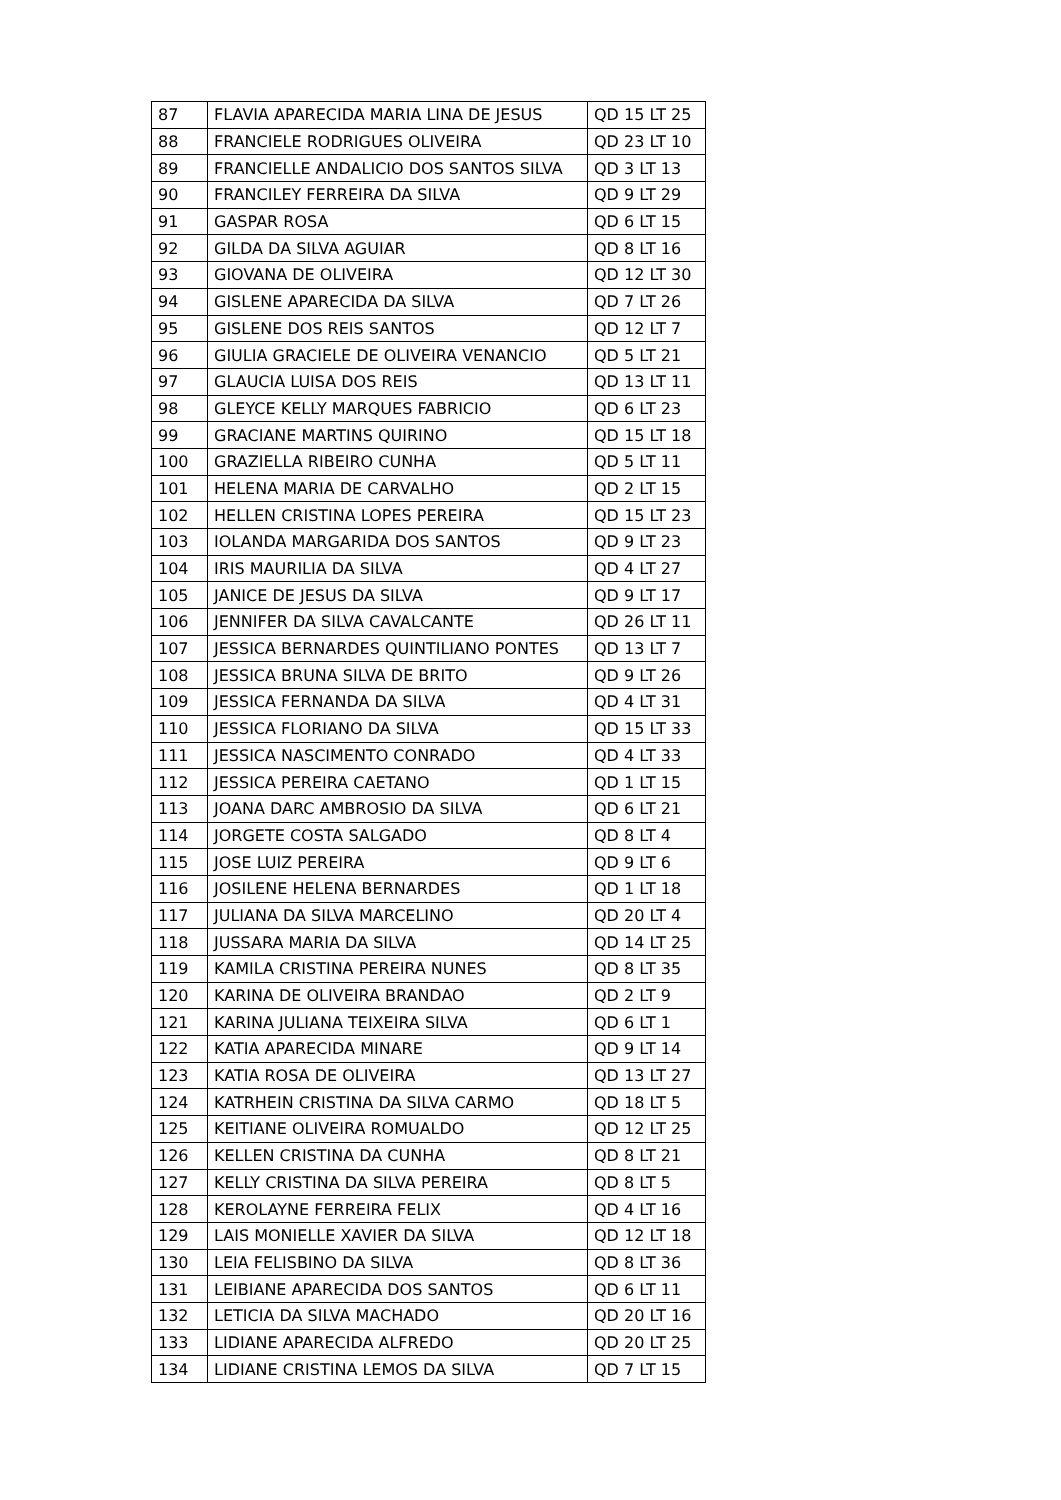| 87 | FLAVIA APARECIDA MARIA LINA DE JESUS | QD 15 LT 25 |
| 88 | FRANCIELE RODRIGUES OLIVEIRA | QD 23 LT 10 |
| 89 | FRANCIELLE ANDALICIO DOS SANTOS SILVA | QD 3 LT 13 |
| 90 | FRANCILEY FERREIRA DA SILVA | QD 9 LT 29 |
| 91 | GASPAR ROSA | QD 6 LT 15 |
| 92 | GILDA DA SILVA AGUIAR | QD 8 LT 16 |
| 93 | GIOVANA DE OLIVEIRA | QD 12 LT 30 |
| 94 | GISLENE APARECIDA DA SILVA | QD 7 LT 26 |
| 95 | GISLENE DOS REIS SANTOS | QD 12 LT 7 |
| 96 | GIULIA GRACIELE DE OLIVEIRA VENANCIO | QD 5 LT 21 |
| 97 | GLAUCIA LUISA DOS REIS | QD 13 LT 11 |
| 98 | GLEYCE KELLY MARQUES FABRICIO | QD 6 LT 23 |
| 99 | GRACIANE MARTINS QUIRINO | QD 15 LT 18 |
| 100 | GRAZIELLA RIBEIRO CUNHA | QD 5 LT 11 |
| 101 | HELENA MARIA DE CARVALHO | QD 2 LT 15 |
| 102 | HELLEN CRISTINA LOPES PEREIRA | QD 15 LT 23 |
| 103 | IOLANDA MARGARIDA DOS SANTOS | QD 9 LT 23 |
| 104 | IRIS MAURILIA DA SILVA | QD 4 LT 27 |
| 105 | JANICE DE JESUS DA SILVA | QD 9 LT 17 |
| 106 | JENNIFER DA SILVA CAVALCANTE | QD 26 LT 11 |
| 107 | JESSICA BERNARDES QUINTILIANO PONTES | QD 13 LT 7 |
| 108 | JESSICA BRUNA SILVA DE BRITO | QD 9 LT 26 |
| 109 | JESSICA FERNANDA DA SILVA | QD 4 LT 31 |
| 110 | JESSICA FLORIANO DA SILVA | QD 15 LT 33 |
| 111 | JESSICA NASCIMENTO CONRADO | QD 4 LT 33 |
| 112 | JESSICA PEREIRA CAETANO | QD 1 LT 15 |
| 113 | JOANA DARC AMBROSIO DA SILVA | QD 6 LT 21 |
| 114 | JORGETE COSTA SALGADO | QD 8 LT 4 |
| 115 | JOSE LUIZ PEREIRA | QD 9 LT 6 |
| 116 | JOSILENE HELENA BERNARDES | QD 1 LT 18 |
| 117 | JULIANA DA SILVA MARCELINO | QD 20 LT 4 |
| 118 | JUSSARA MARIA DA SILVA | QD 14 LT 25 |
| 119 | KAMILA CRISTINA PEREIRA NUNES | QD 8 LT 35 |
| 120 | KARINA DE OLIVEIRA BRANDAO | QD 2 LT 9 |
| 121 | KARINA JULIANA TEIXEIRA SILVA | QD 6 LT 1 |
| 122 | KATIA APARECIDA MINARE | QD 9 LT 14 |
| 123 | KATIA ROSA DE OLIVEIRA | QD 13 LT 27 |
| 124 | KATRHEIN CRISTINA DA SILVA CARMO | QD 18 LT 5 |
| 125 | KEITIANE OLIVEIRA ROMUALDO | QD 12 LT 25 |
| 126 | KELLEN CRISTINA DA CUNHA | QD 8 LT 21 |
| 127 | KELLY CRISTINA DA SILVA PEREIRA | QD 8 LT 5 |
| 128 | KEROLAYNE FERREIRA FELIX | QD 4 LT 16 |
| 129 | LAIS MONIELLE XAVIER DA SILVA | QD 12 LT 18 |
| 130 | LEIA FELISBINO DA SILVA | QD 8 LT 36 |
| 131 | LEIBIANE APARECIDA DOS SANTOS | QD 6 LT 11 |
| 132 | LETICIA DA SILVA MACHADO | QD 20 LT 16 |
| 133 | LIDIANE APARECIDA ALFREDO | QD 20 LT 25 |
| 134 | LIDIANE CRISTINA LEMOS DA SILVA | QD 7 LT 15 |